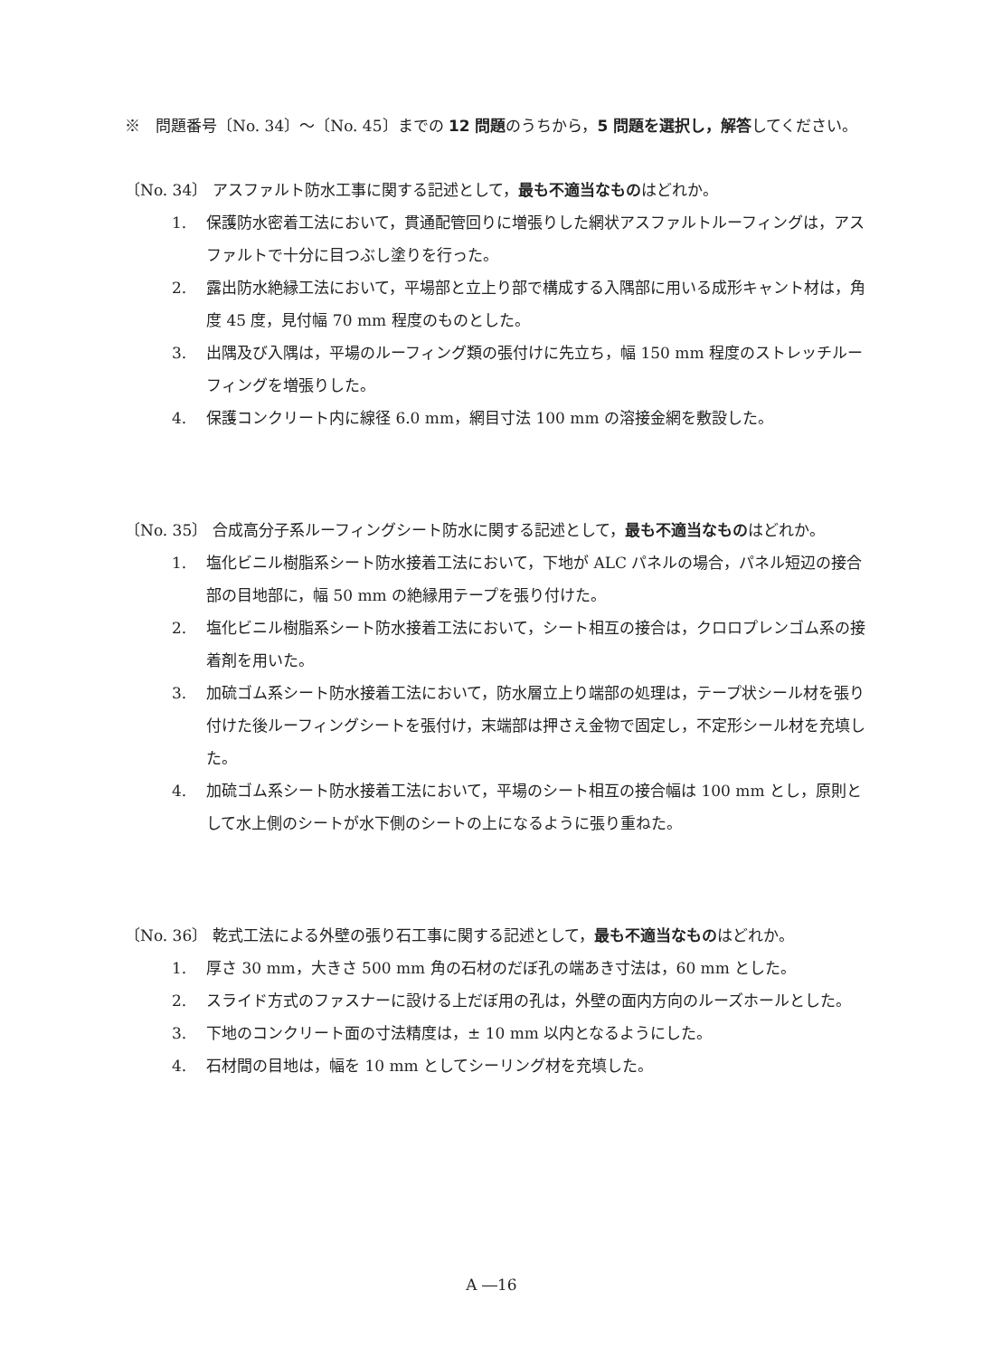※　問題番号〔No. 34〕～〔No. 45〕までの 12 問題のうちから，5 問題を選択し，解答してください。
〔No. 34〕 アスファルト防水工事に関する記述として，最も不適当なものはどれか。
1. 保護防水密着工法において，貫通配管回りに増張りした網状アスファルトルーフィングは，アスファルトで十分に目つぶし塗りを行った。
2. 露出防水絶縁工法において，平場部と立上り部で構成する入隅部に用いる成形キャント材は，角度 45 度，見付幅 70 mm 程度のものとした。
3. 出隅及び入隅は，平場のルーフィング類の張付けに先立ち，幅 150 mm 程度のストレッチルーフィングを増張りした。
4. 保護コンクリート内に線径 6.0 mm，網目寸法 100 mm の溶接金網を敷設した。
〔No. 35〕 合成高分子系ルーフィングシート防水に関する記述として，最も不適当なものはどれか。
1. 塩化ビニル樹脂系シート防水接着工法において，下地が ALC パネルの場合，パネル短辺の接合部の目地部に，幅 50 mm の絶縁用テープを張り付けた。
2. 塩化ビニル樹脂系シート防水接着工法において，シート相互の接合は，クロロプレンゴム系の接着剤を用いた。
3. 加硫ゴム系シート防水接着工法において，防水層立上り端部の処理は，テープ状シール材を張り付けた後ルーフィングシートを張付け，末端部は押さえ金物で固定し，不定形シール材を充填した。
4. 加硫ゴム系シート防水接着工法において，平場のシート相互の接合幅は 100 mm とし，原則として水上側のシートが水下側のシートの上になるように張り重ねた。
〔No. 36〕 乾式工法による外壁の張り石工事に関する記述として，最も不適当なものはどれか。
1. 厚さ 30 mm，大きさ 500 mm 角の石材のだぼ孔の端あき寸法は，60 mm とした。
2. スライド方式のファスナーに設ける上だぼ用の孔は，外壁の面内方向のルーズホールとした。
3. 下地のコンクリート面の寸法精度は，± 10 mm 以内となるようにした。
4. 石材間の目地は，幅を 10 mm としてシーリング材を充填した。
A ―16